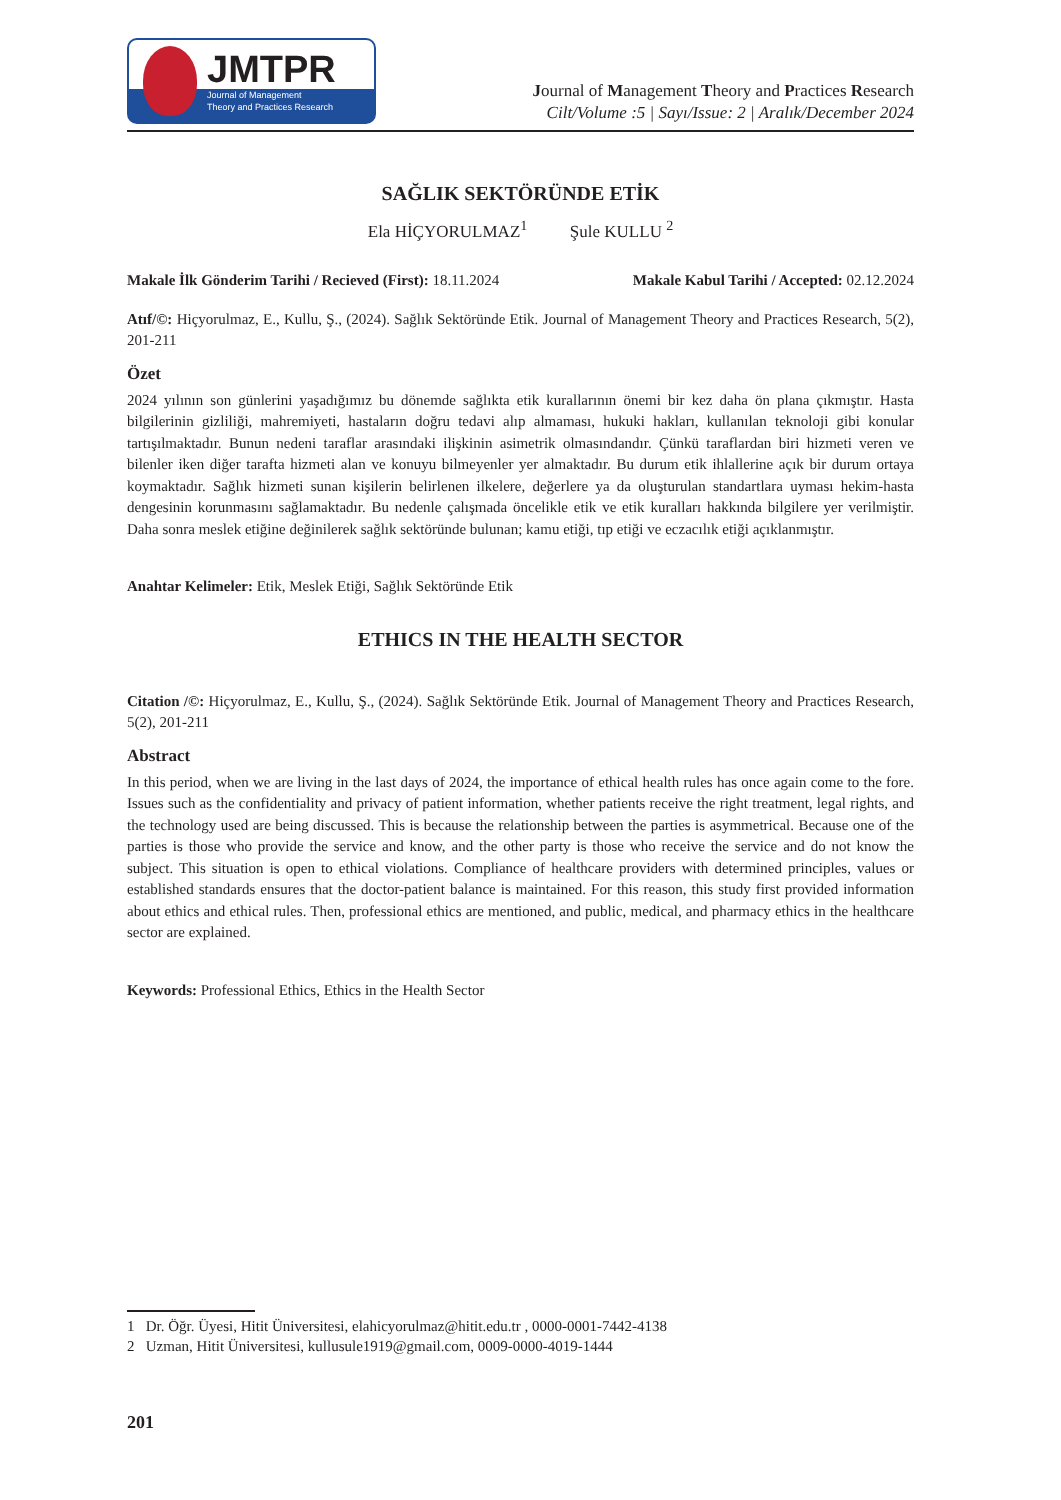JMTPR
Journal of Management
Theory and Practices Research
Journal of Management Theory and Practices Research
Cilt/Volume :5 | Sayı/Issue: 2 | Aralık/December 2024
SAĞLIK SEKTÖRÜNDE ETİK
Ela HİÇYORULMAZ<sup>1</sup> Şule KULLU <sup>2</sup>
Makale İlk Gönderim Tarihi / Recieved (First): 18.11.2024 Makale Kabul Tarihi / Accepted: 02.12.2024
Atıf/©: Hiçyorulmaz, E., Kullu, Ş., (2024). Sağlık Sektöründe Etik. Journal of Management Theory and Practices Research, 5(2), 201-211
Özet
2024 yılının son günlerini yaşadığımız bu dönemde sağlıkta etik kurallarının önemi bir kez daha ön plana çıkmıştır. Hasta bilgilerinin gizliliği, mahremiyeti, hastaların doğru tedavi alıp almaması, hukuki hakları, kullanılan teknoloji gibi konular tartışılmaktadır. Bunun nedeni taraflar arasındaki ilişkinin asimetrik olmasındandır. Çünkü taraflardan biri hizmeti veren ve bilenler iken diğer tarafta hizmeti alan ve konuyu bilmeyenler yer almaktadır. Bu durum etik ihlallerine açık bir durum ortaya koymaktadır. Sağlık hizmeti sunan kişilerin belirlenen ilkelere, değerlere ya da oluşturulan standartlara uyması hekim-hasta dengesinin korunmasını sağlamaktadır. Bu nedenle çalışmada öncelikle etik ve etik kuralları hakkında bilgilere yer verilmiştir. Daha sonra meslek etiğine değinilerek sağlık sektöründe bulunan; kamu etiği, tıp etiği ve eczacılık etiği açıklanmıştır.
Anahtar Kelimeler: Etik, Meslek Etiği, Sağlık Sektöründe Etik
ETHICS IN THE HEALTH SECTOR
Citation /©: Hiçyorulmaz, E., Kullu, Ş., (2024). Sağlık Sektöründe Etik. Journal of Management Theory and Practices Research, 5(2), 201-211
Abstract
In this period, when we are living in the last days of 2024, the importance of ethical health rules has once again come to the fore. Issues such as the confidentiality and privacy of patient information, whether patients receive the right treatment, legal rights, and the technology used are being discussed. This is because the relationship between the parties is asymmetrical. Because one of the parties is those who provide the service and know, and the other party is those who receive the service and do not know the subject. This situation is open to ethical violations. Compliance of healthcare providers with determined principles, values or established standards ensures that the doctor-patient balance is maintained. For this reason, this study first provided information about ethics and ethical rules. Then, professional ethics are mentioned, and public, medical, and pharmacy ethics in the healthcare sector are explained.
Keywords: Professional Ethics, Ethics in the Health Sector
1 Dr. Öğr. Üyesi, Hitit Üniversitesi, elahicyorulmaz@hitit.edu.tr , 0000-0001-7442-4138
2 Uzman, Hitit Üniversitesi, kullusule1919@gmail.com, 0009-0000-4019-1444
201